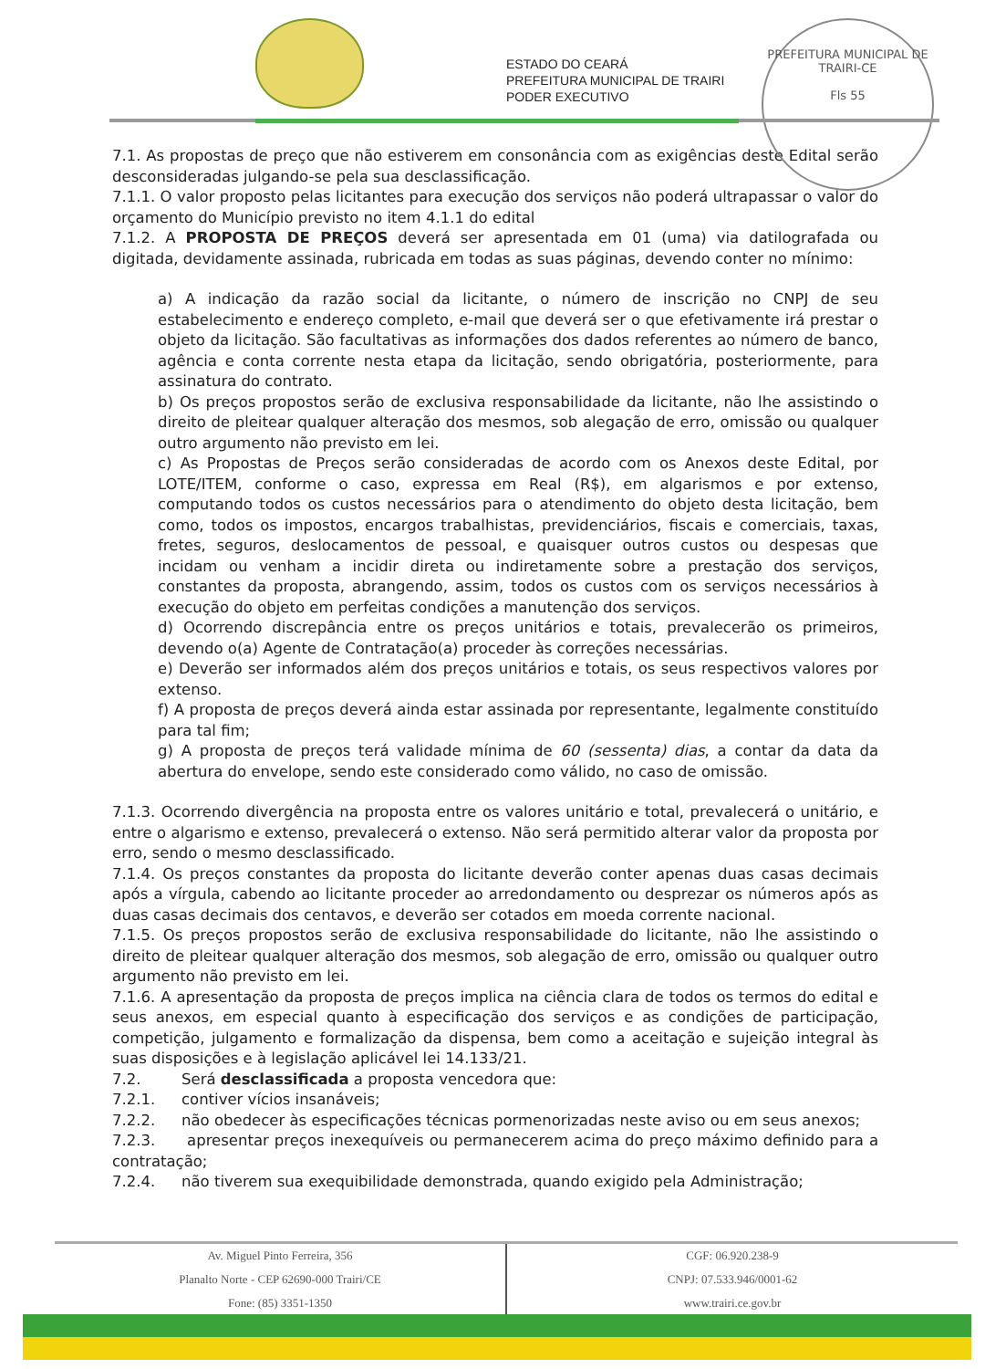PREFEITURA MUNICIPAL DE TRAIRI-CE
Fls 55
ESTADO DO CEARÁ
PREFEITURA MUNICIPAL DE TRAIRI
PODER EXECUTIVO
7.1. As propostas de preço que não estiverem em consonância com as exigências deste Edital serão desconsideradas julgando-se pela sua desclassificação.
7.1.1. O valor proposto pelas licitantes para execução dos serviços não poderá ultrapassar o valor do orçamento do Município previsto no item 4.1.1 do edital
7.1.2. A PROPOSTA DE PREÇOS deverá ser apresentada em 01 (uma) via datilografada ou digitada, devidamente assinada, rubricada em todas as suas páginas, devendo conter no mínimo:
a) A indicação da razão social da licitante, o número de inscrição no CNPJ de seu estabelecimento e endereço completo, e-mail que deverá ser o que efetivamente irá prestar o objeto da licitação. São facultativas as informações dos dados referentes ao número de banco, agência e conta corrente nesta etapa da licitação, sendo obrigatória, posteriormente, para assinatura do contrato.
b) Os preços propostos serão de exclusiva responsabilidade da licitante, não lhe assistindo o direito de pleitear qualquer alteração dos mesmos, sob alegação de erro, omissão ou qualquer outro argumento não previsto em lei.
c) As Propostas de Preços serão consideradas de acordo com os Anexos deste Edital, por LOTE/ITEM, conforme o caso, expressa em Real (R$), em algarismos e por extenso, computando todos os custos necessários para o atendimento do objeto desta licitação, bem como, todos os impostos, encargos trabalhistas, previdenciários, fiscais e comerciais, taxas, fretes, seguros, deslocamentos de pessoal, e quaisquer outros custos ou despesas que incidam ou venham a incidir direta ou indiretamente sobre a prestação dos serviços, constantes da proposta, abrangendo, assim, todos os custos com os serviços necessários à execução do objeto em perfeitas condições a manutenção dos serviços.
d) Ocorrendo discrepância entre os preços unitários e totais, prevalecerão os primeiros, devendo o(a) Agente de Contratação(a) proceder às correções necessárias.
e) Deverão ser informados além dos preços unitários e totais, os seus respectivos valores por extenso.
f) A proposta de preços deverá ainda estar assinada por representante, legalmente constituído para tal fim;
g) A proposta de preços terá validade mínima de 60 (sessenta) dias, a contar da data da abertura do envelope, sendo este considerado como válido, no caso de omissão.
7.1.3. Ocorrendo divergência na proposta entre os valores unitário e total, prevalecerá o unitário, e entre o algarismo e extenso, prevalecerá o extenso. Não será permitido alterar valor da proposta por erro, sendo o mesmo desclassificado.
7.1.4. Os preços constantes da proposta do licitante deverão conter apenas duas casas decimais após a vírgula, cabendo ao licitante proceder ao arredondamento ou desprezar os números após as duas casas decimais dos centavos, e deverão ser cotados em moeda corrente nacional.
7.1.5. Os preços propostos serão de exclusiva responsabilidade do licitante, não lhe assistindo o direito de pleitear qualquer alteração dos mesmos, sob alegação de erro, omissão ou qualquer outro argumento não previsto em lei.
7.1.6. A apresentação da proposta de preços implica na ciência clara de todos os termos do edital e seus anexos, em especial quanto à especificação dos serviços e as condições de participação, competição, julgamento e formalização da dispensa, bem como a aceitação e sujeição integral às suas disposições e à legislação aplicável lei 14.133/21.
7.2. Será desclassificada a proposta vencedora que:
7.2.1. contiver vícios insanáveis;
7.2.2. não obedecer às especificações técnicas pormenorizadas neste aviso ou em seus anexos;
7.2.3. apresentar preços inexequíveis ou permanecerem acima do preço máximo definido para a contratação;
7.2.4. não tiverem sua exequibilidade demonstrada, quando exigido pela Administração;
Av. Miguel Pinto Ferreira, 356
Planalto Norte - CEP 62690-000 Trairi/CE
Fone: (85) 3351-1350
CGF: 06.920.238-9
CNPJ: 07.533.946/0001-62
www.trairi.ce.gov.br